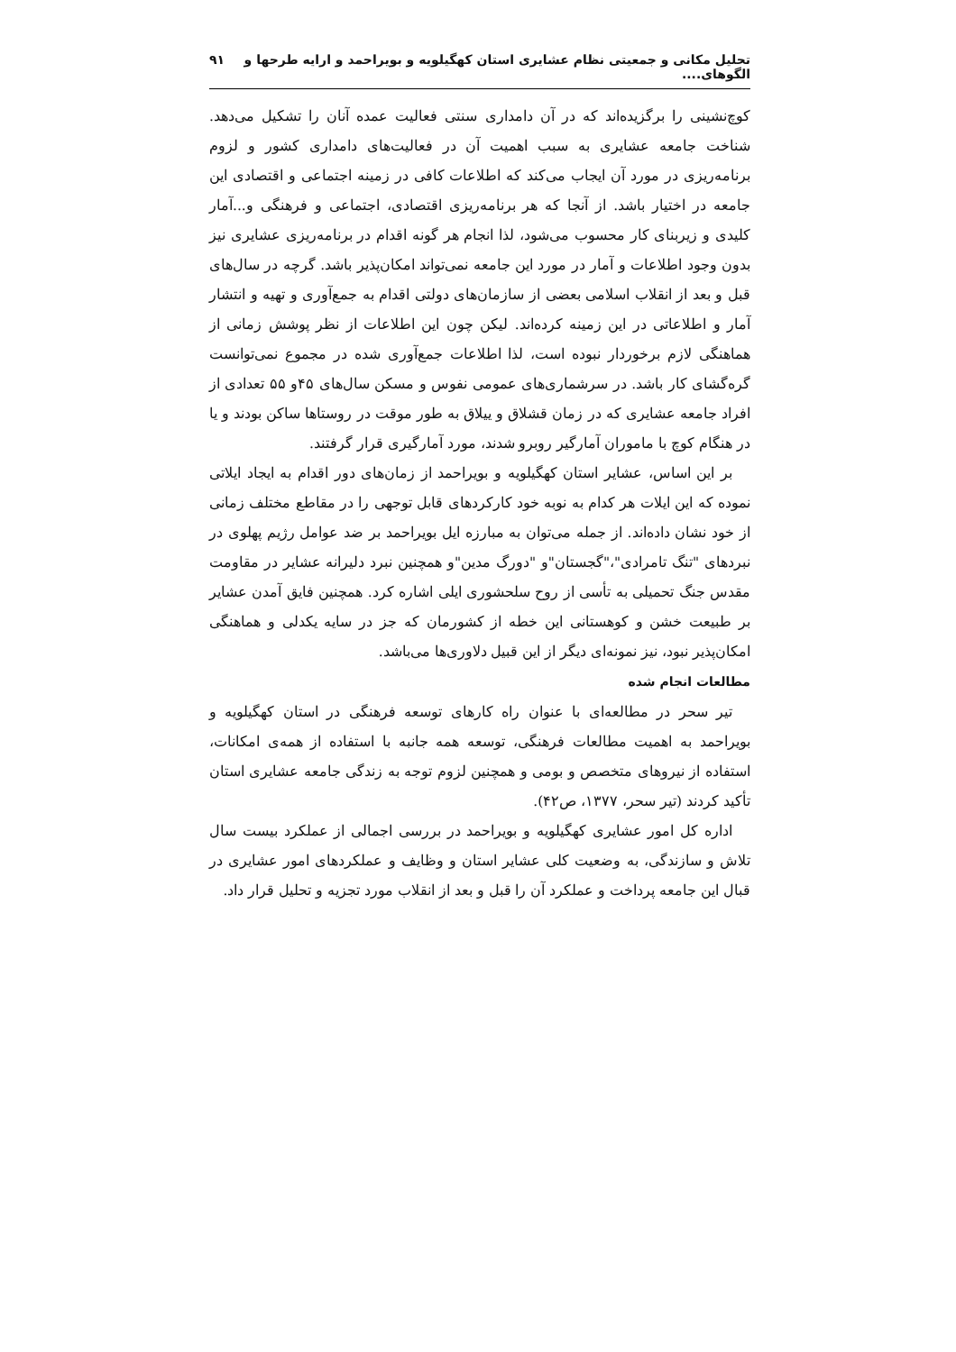تحلیل مکانی و جمعیتی نظام عشایری استان کهگیلویه و بویراحمد و ارایه طرحها و الگوهای.... ۹۱
کوچ‌نشینی را برگزیده‌اند که در آن دامداری سنتی فعالیت عمده آنان را تشکیل می‌دهد. شناخت جامعه عشایری به سبب اهمیت آن در فعالیت‌های دامداری کشور و لزوم برنامه‌ریزی در مورد آن ایجاب می‌کند که اطلاعات کافی در زمینه اجتماعی و اقتصادی این جامعه در اختیار باشد. از آنجا که هر برنامه‌ریزی اقتصادی، اجتماعی و فرهنگی و...آمار کلیدی و زیربنای کار محسوب می‌شود، لذا انجام هر گونه اقدام در برنامه‌ریزی عشایری نیز بدون وجود اطلاعات و آمار در مورد این جامعه نمی‌تواند امکان‌پذیر باشد. گرچه در سال‌های قبل و بعد از انقلاب اسلامی بعضی از سازمان‌های دولتی اقدام به جمع‌آوری و تهیه و انتشار آمار و اطلاعاتی در این زمینه کرده‌اند. لیکن چون این اطلاعات از نظر پوشش زمانی از هماهنگی لازم برخوردار نبوده است، لذا اطلاعات جمع‌آوری شده در مجموع نمی‌توانست گره‌گشای کار باشد. در سرشماری‌های عمومی نفوس و مسکن سال‌های ۴۵و ۵۵ تعدادی از افراد جامعه عشایری که در زمان قشلاق و ییلاق به طور موقت در روستاها ساکن بودند و یا در هنگام کوچ با ماموران آمارگیر روبرو شدند، مورد آمارگیری قرار گرفتند.
بر این اساس، عشایر استان کهگیلویه و بویراحمد از زمان‌های دور اقدام به ایجاد ایلاتی نموده که این ایلات هر کدام به نوبه خود کارکردهای قابل توجهی را در مقاطع مختلف زمانی از خود نشان داده‌اند. از جمله می‌توان به مبارزه ایل بویراحمد بر ضد عوامل رژیم پهلوی در نبردهای "تنگ تامرادی"،"گجستان"و "دورگ مدین"و همچنین نبرد دلیرانه عشایر در مقاومت مقدس جنگ تحمیلی به تأسی از روح سلحشوری ایلی اشاره کرد. همچنین فایق آمدن عشایر بر طبیعت خشن و کوهستانی این خطه از کشورمان که جز در سایه یکدلی و هماهنگی امکان‌پذیر نبود، نیز نمونه‌ای دیگر از این قبیل دلاوری‌ها می‌باشد.
مطالعات انجام شده
تیر سحر در مطالعه‌ای با عنوان راه کارهای توسعه فرهنگی در استان کهگیلویه و بویراحمد به اهمیت مطالعات فرهنگی، توسعه همه جانبه با استفاده از همه‌ی امکانات، استفاده از نیروهای متخصص و بومی و همچنین لزوم توجه به زندگی جامعه عشایری استان تأکید کردند (تیر سحر، ۱۳۷۷، ص۴۲).
اداره کل امور عشایری کهگیلویه و بویراحمد در بررسی اجمالی از عملکرد بیست سال تلاش و سازندگی، به وضعیت کلی عشایر استان و وظایف و عملکردهای امور عشایری در قبال این جامعه پرداخت و عملکرد آن را قبل و بعد از انقلاب مورد تجزیه و تحلیل قرار داد.